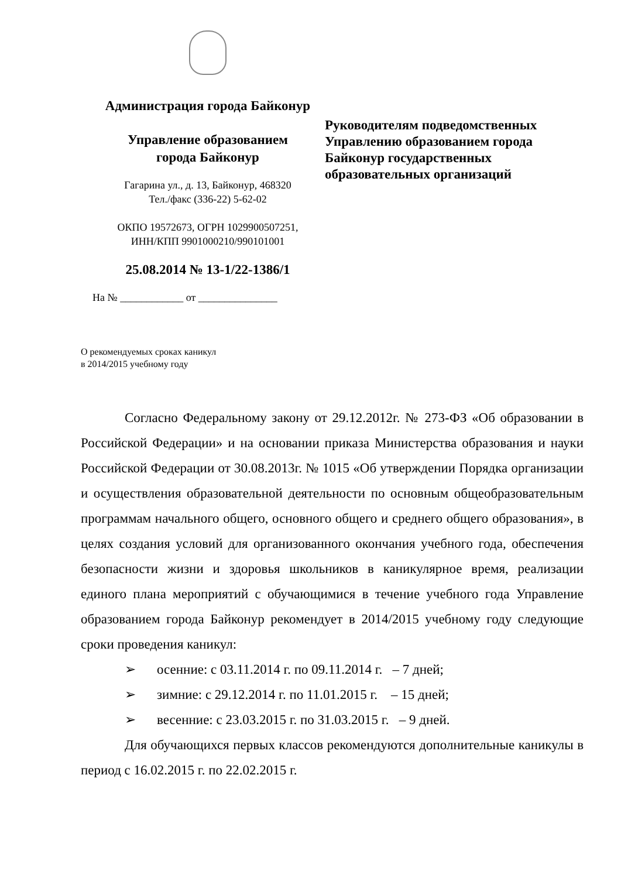Администрация города Байконур
Управление образованием
города Байконур
Гагарина ул., д. 13, Байконур, 468320
Тел./факс (336-22) 5-62-02
ОКПО 19572673, ОГРН 1029900507251,
ИНН/КПП 9901000210/990101001
25.08.2014 № 13-1/22-1386/1
На № ____________ от _______________
Руководителям подведомственных
Управлению образованием города
Байконур государственных
образовательных организаций
О рекомендуемых сроках каникул
в 2014/2015 учебному году
Согласно Федеральному закону от 29.12.2012г. № 273-ФЗ «Об образовании в Российской Федерации» и на основании приказа Министерства образования и науки Российской Федерации от 30.08.2013г. № 1015 «Об утверждении Порядка организации и осуществления образовательной деятельности по основным общеобразовательным программам начального общего, основного общего и среднего общего образования», в целях создания условий для организованного окончания учебного года, обеспечения безопасности жизни и здоровья школьников в каникулярное время, реализации единого плана мероприятий с обучающимися в течение учебного года Управление образованием города Байконур рекомендует в 2014/2015 учебному году следующие сроки проведения каникул:
➢ осенние: с 03.11.2014 г. по 09.11.2014 г. – 7 дней;
➢ зимние: с 29.12.2014 г. по 11.01.2015 г. – 15 дней;
➢ весенние: с 23.03.2015 г. по 31.03.2015 г. – 9 дней.
Для обучающихся первых классов рекомендуются дополнительные каникулы в период с 16.02.2015 г. по 22.02.2015 г.